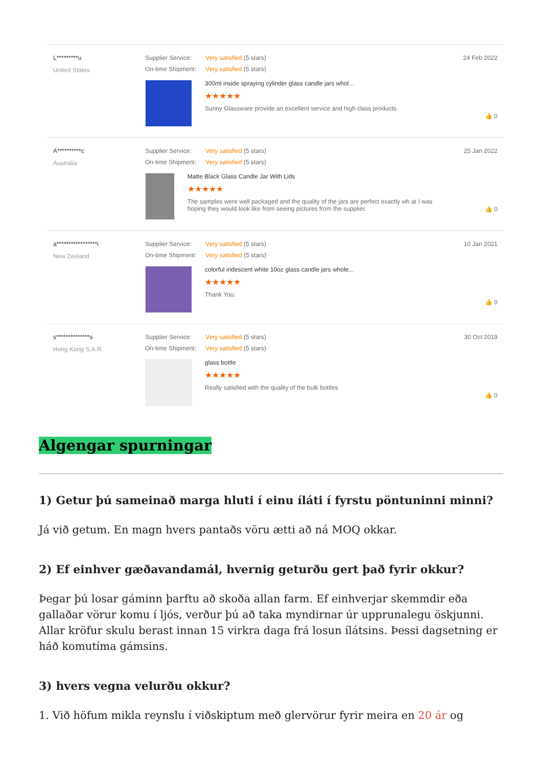L*********u
United States
Supplier Service: Very satisfied (5 stars)
On-time Shipment: Very satisfied (5 stars)
300ml inside spraying cylinder glass candle jars whol...
★★★★★
Sunny Glassware provide an excellent service and high class products.
24 Feb 2022
👍 0
A**********c
Australia
Supplier Service: Very satisfied (5 stars)
On-time Shipment: Very satisfied (5 stars)
Matte Black Glass Candle Jar With Lids
★★★★★
The samples were well packaged and the quality of the jars are perfect exactly wh at I was hoping they would look like from seeing pictures from the supplier.
25 Jan 2022
👍 0
a*****************i
New Zeeland
Supplier Service: Very satisfied (5 stars)
On-time Shipment: Very satisfied (5 stars)
colorful iridescent white 10oz glass candle jars whole...
★★★★★
Thank You.
10 Jan 2021
👍 0
s**************s
Hong Kong S.A.R.
Supplier Service: Very satisfied (5 stars)
On-time Shipment: Very satisfied (5 stars)
glass bottle
★★★★★
Really satisfied with the quality of the bulk bottles
30 Oct 2019
👍 0
Algengar spurningar
1) Getur þú sameinað marga hluti í einu íláti í fyrstu pöntuninni minni?
Já við getum. En magn hvers pantaðs vöru ætti að ná MOQ okkar.
2) Ef einhver gæðavandamál, hvernig geturðu gert það fyrir okkur?
Þegar þú losar gáminn þarftu að skoða allan farm. Ef einhverjar skemmdir eða gallaðar vörur komu í ljós, verður þú að taka myndirnar úr upprunalegu öskjunni. Allar kröfur skulu berast innan 15 virkra daga frá losun ílátsins. Þessi dagsetning er háð komutíma gámsins.
3) hvers vegna velurðu okkur?
1. Við höfum mikla reynslu í viðskiptum með glervörur fyrir meira en 20 ár og